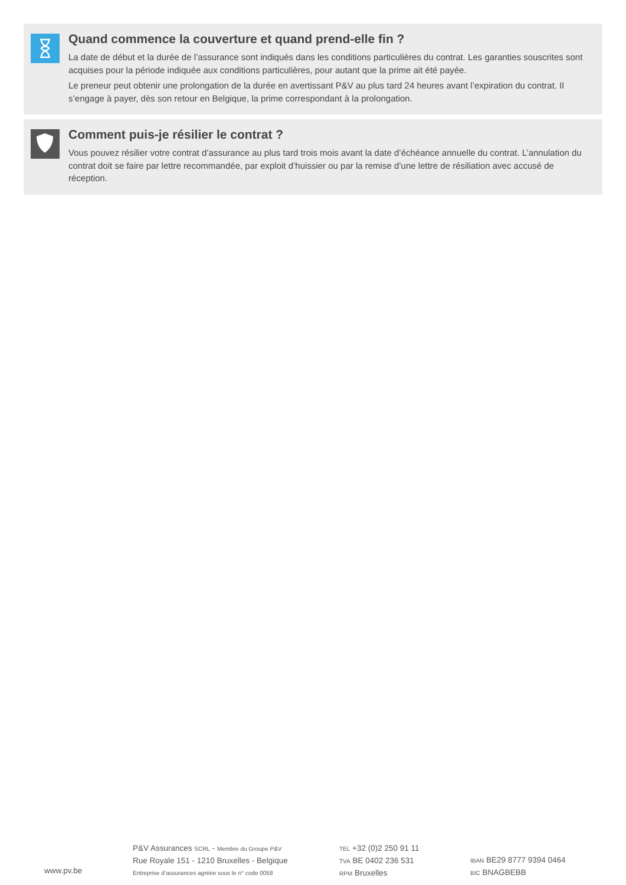Quand commence la couverture et quand prend-elle fin ?
La date de début et la durée de l’assurance sont indiqués dans les conditions particulières du contrat. Les garanties souscrites sont acquises pour la période indiquée aux conditions particulières, pour autant que la prime ait été payée.
Le preneur peut obtenir une prolongation de la durée en avertissant P&V au plus tard 24 heures avant l’expiration du contrat. Il s’engage à payer, dès son retour en Belgique, la prime correspondant à la prolongation.
Comment puis-je résilier le contrat ?
Vous pouvez résilier votre contrat d’assurance au plus tard trois mois avant la date d’échéance annuelle du contrat. L’annulation du contrat doit se faire par lettre recommandée, par exploit d’huissier ou par la remise d’une lettre de résiliation avec accusé de réception.
www.pv.be
P&V Assurances SCRL - Membre du Groupe P&V
Rue Royale 151 - 1210 Bruxelles - Belgique
Entreprise d’assurances agréée sous le n° code 0058
TEL +32 (0)2 250 91 11
TVA BE 0402 236 531
RPM Bruxelles
IBAN BE29 8777 9394 0464
BIC BNAGBEBB